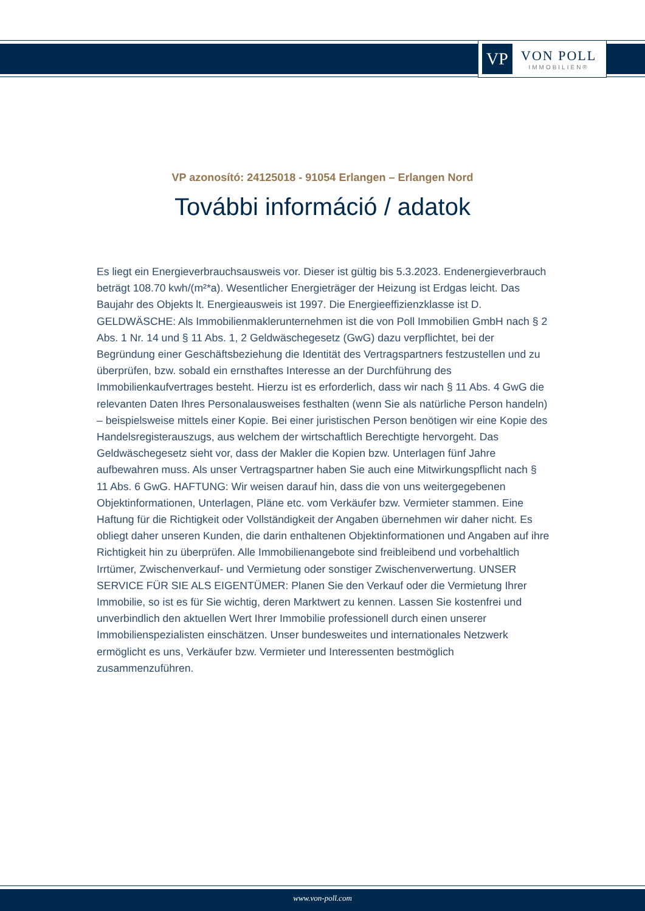VP
VON POLL
IMMOBILIEN®
VP azonosító: 24125018 - 91054 Erlangen – Erlangen Nord
További információ / adatok
Es liegt ein Energieverbrauchsausweis vor. Dieser ist gültig bis 5.3.2023. Endenergieverbrauch beträgt 108.70 kwh/(m²*a). Wesentlicher Energieträger der Heizung ist Erdgas leicht. Das Baujahr des Objekts lt. Energieausweis ist 1997. Die Energieeffizienzklasse ist D. GELDWÄSCHE: Als Immobilienmaklerunternehmen ist die von Poll Immobilien GmbH nach § 2 Abs. 1 Nr. 14 und § 11 Abs. 1, 2 Geldwäschegesetz (GwG) dazu verpflichtet, bei der Begründung einer Geschäftsbeziehung die Identität des Vertragspartners festzustellen und zu überprüfen, bzw. sobald ein ernsthaftes Interesse an der Durchführung des Immobilienkaufvertrages besteht. Hierzu ist es erforderlich, dass wir nach § 11 Abs. 4 GwG die relevanten Daten Ihres Personalausweises festhalten (wenn Sie als natürliche Person handeln) – beispielsweise mittels einer Kopie. Bei einer juristischen Person benötigen wir eine Kopie des Handelsregisterauszugs, aus welchem der wirtschaftlich Berechtigte hervorgeht. Das Geldwäschegesetz sieht vor, dass der Makler die Kopien bzw. Unterlagen fünf Jahre aufbewahren muss. Als unser Vertragspartner haben Sie auch eine Mitwirkungspflicht nach § 11 Abs. 6 GwG. HAFTUNG: Wir weisen darauf hin, dass die von uns weitergegebenen Objektinformationen, Unterlagen, Pläne etc. vom Verkäufer bzw. Vermieter stammen. Eine Haftung für die Richtigkeit oder Vollständigkeit der Angaben übernehmen wir daher nicht. Es obliegt daher unseren Kunden, die darin enthaltenen Objektinformationen und Angaben auf ihre Richtigkeit hin zu überprüfen. Alle Immobilienangebote sind freibleibend und vorbehaltlich Irrtümer, Zwischenverkauf- und Vermietung oder sonstiger Zwischenverwertung. UNSER SERVICE FÜR SIE ALS EIGENTÜMER: Planen Sie den Verkauf oder die Vermietung Ihrer Immobilie, so ist es für Sie wichtig, deren Marktwert zu kennen. Lassen Sie kostenfrei und unverbindlich den aktuellen Wert Ihrer Immobilie professionell durch einen unserer Immobilienspezialisten einschätzen. Unser bundesweites und internationales Netzwerk ermöglicht es uns, Verkäufer bzw. Vermieter und Interessenten bestmöglich zusammenzuführen.
www.von-poll.com